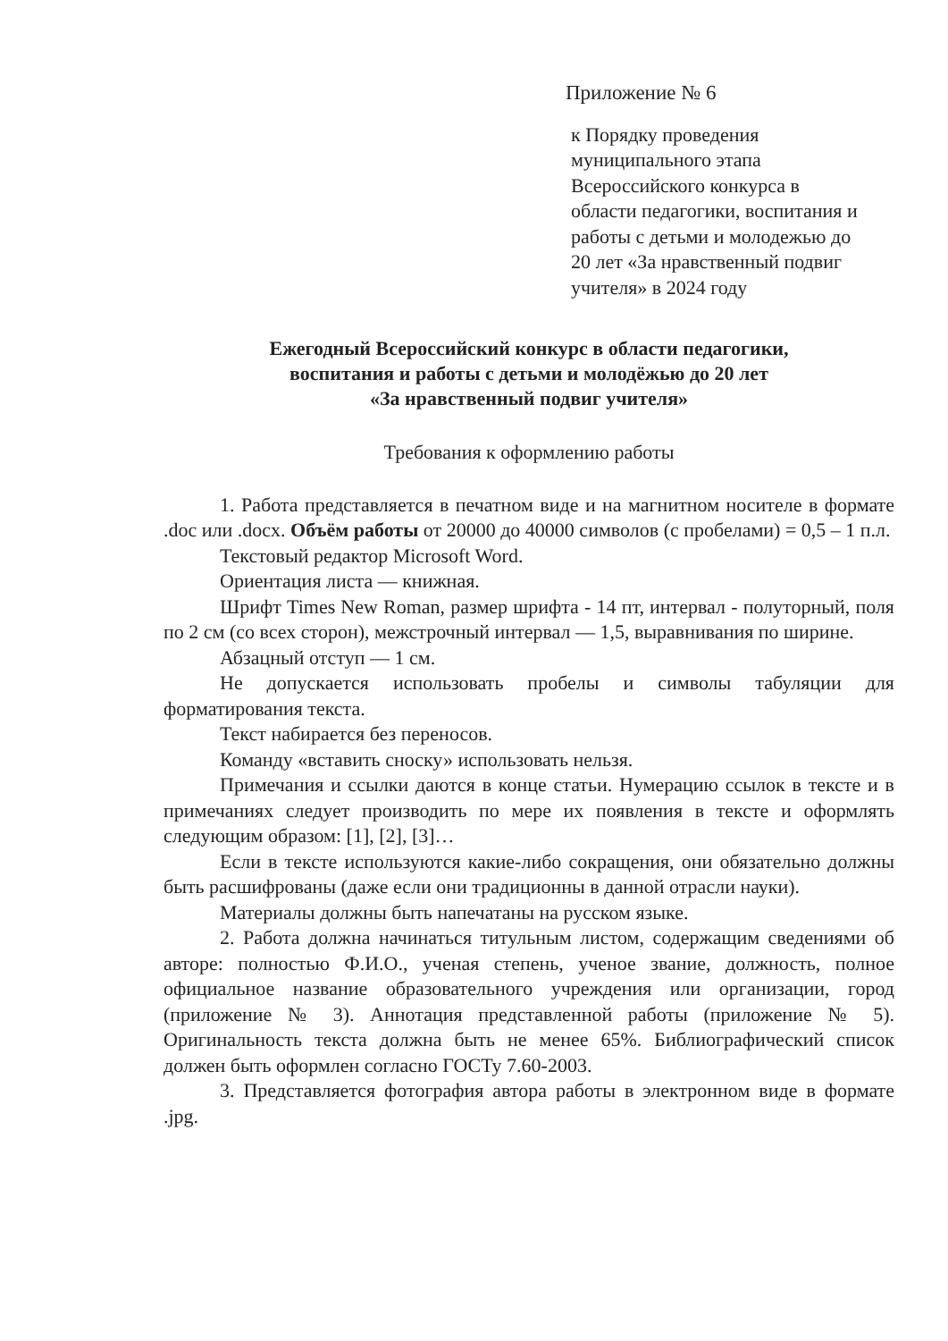Приложение № 6
к Порядку проведения
муниципального этапа
Всероссийского конкурса в
области педагогики, воспитания и
работы с детьми и молодежью до
20 лет «За нравственный подвиг
учителя» в 2024 году
Ежегодный Всероссийский конкурс в области педагогики,
воспитания и работы с детьми и молодёжью до 20 лет
«За нравственный подвиг учителя»
Требования к оформлению работы
1. Работа представляется в печатном виде и на магнитном носителе в формате .doc или .docx. Объём работы от 20000 до 40000 символов (с пробелами) = 0,5 – 1 п.л.
Текстовый редактор Microsoft Word.
Ориентация листа — книжная.
Шрифт Times New Roman, размер шрифта - 14 пт, интервал - полуторный, поля по 2 см (со всех сторон), межстрочный интервал — 1,5, выравнивания по ширине.
Абзацный отступ — 1 см.
Не допускается использовать пробелы и символы табуляции для форматирования текста.
Текст набирается без переносов.
Команду «вставить сноску» использовать нельзя.
Примечания и ссылки даются в конце статьи. Нумерацию ссылок в тексте и в примечаниях следует производить по мере их появления в тексте и оформлять следующим образом: [1], [2], [3]…
Если в тексте используются какие-либо сокращения, они обязательно должны быть расшифрованы (даже если они традиционны в данной отрасли науки).
Материалы должны быть напечатаны на русском языке.
2. Работа должна начинаться титульным листом, содержащим сведениями об авторе: полностью Ф.И.О., ученая степень, ученое звание, должность, полное официальное название образовательного учреждения или организации, город (приложение № 3). Аннотация представленной работы (приложение № 5). Оригинальность текста должна быть не менее 65%. Библиографический список должен быть оформлен согласно ГОСТу 7.60-2003.
3. Представляется фотография автора работы в электронном виде в формате .jpg.